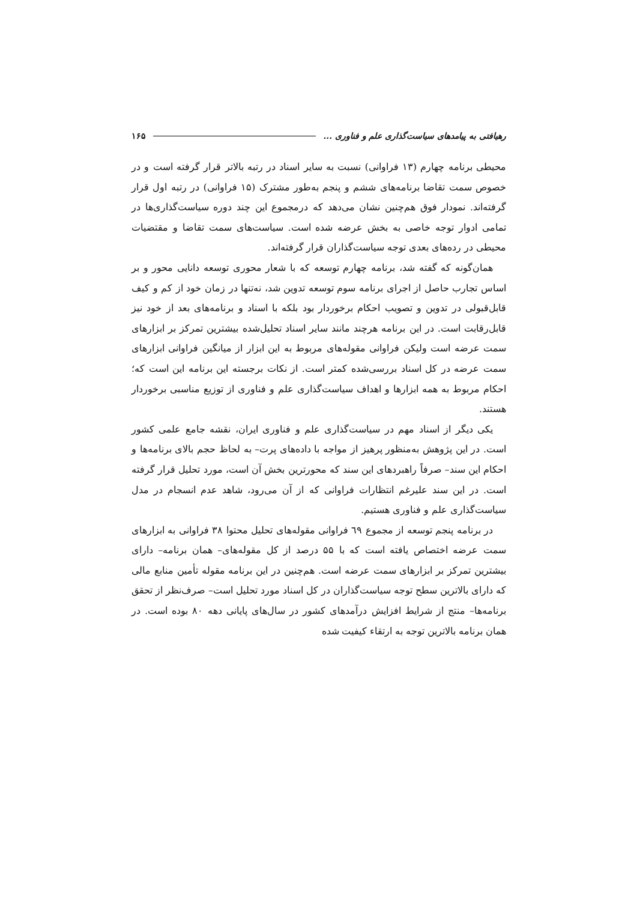رهیافتی به پیامدهای سیاست‌گذاری علم و فناوری ... ۱۶۵
محیطی برنامه چهارم (۱۳ فراوانی) نسبت به سایر اسناد در رتبه بالاتر قرار گرفته است و در خصوص سمت تقاضا برنامه‌های ششم و پنجم به‌طور مشترک (۱۵ فراوانی) در رتبه اول قرار گرفته‌اند. نمودار فوق هم‌چنین نشان می‌دهد که درمجموع این چند دوره سیاست‌گذاری‌ها در تمامی ادوار توجه خاصی به بخش عرضه شده است. سیاست‌های سمت تقاضا و مقتضیات محیطی در رده‌های بعدی توجه سیاست‌گذاران قرار گرفته‌اند.
همان‌گونه که گفته شد، برنامه چهارم توسعه که با شعار محوری توسعه دانایی محور و بر اساس تجارب حاصل از اجرای برنامه سوم توسعه تدوین شد، نه‌تنها در زمان خود از کم و کیف قابل‌قبولی در تدوین و تصویب احکام برخوردار بود بلکه با اسناد و برنامه‌های بعد از خود نیز قابل‌رقابت است. در این برنامه هرچند مانند سایر اسناد تحلیل‌شده بیشترین تمرکز بر ابزارهای سمت عرضه است ولیکن فراوانی مقوله‌های مربوط به این ابزار از میانگین فراوانی ابزارهای سمت عرضه در کل اسناد بررسی‌شده کمتر است. از نکات برجسته این برنامه این است که؛ احکام مربوط به همه ابزارها و اهداف سیاست‌گذاری علم و فناوری از توزیع مناسبی برخوردار هستند.
یکی دیگر از اسناد مهم در سیاست‌گذاری علم و فناوری ایران، نقشه جامع علمی کشور است. در این پژوهش به‌منظور پرهیز از مواجه با داده‌های پرت– به لحاظ حجم بالای برنامه‌ها و احکام این سند– صرفاً راهبردهای این سند که محورترین بخش آن است، مورد تحلیل قرار گرفته است. در این سند علیرغم انتظارات فراوانی که از آن می‌رود، شاهد عدم انسجام در مدل سیاست‌گذاری علم و فناوری هستیم.
در برنامه پنجم توسعه از مجموع ٦٩ فراوانی مقوله‌های تحلیل محتوا ۳۸ فراوانی به ابزارهای سمت عرضه اختصاص یافته است که با ۵۵ درصد از کل مقوله‌های– همان برنامه– دارای بیشترین تمرکز بر ابزارهای سمت عرضه است. هم‌چنین در این برنامه مقوله تأمین منابع مالی که دارای بالاترین سطح توجه سیاست‌گذاران در کل اسناد مورد تحلیل است– صرف‌نظر از تحقق برنامه‌ها– منتج از شرایط افزایش درآمدهای کشور در سال‌های پایانی دهه ۸۰ بوده است. در همان برنامه بالاترین توجه به ارتقاء کیفیت شده